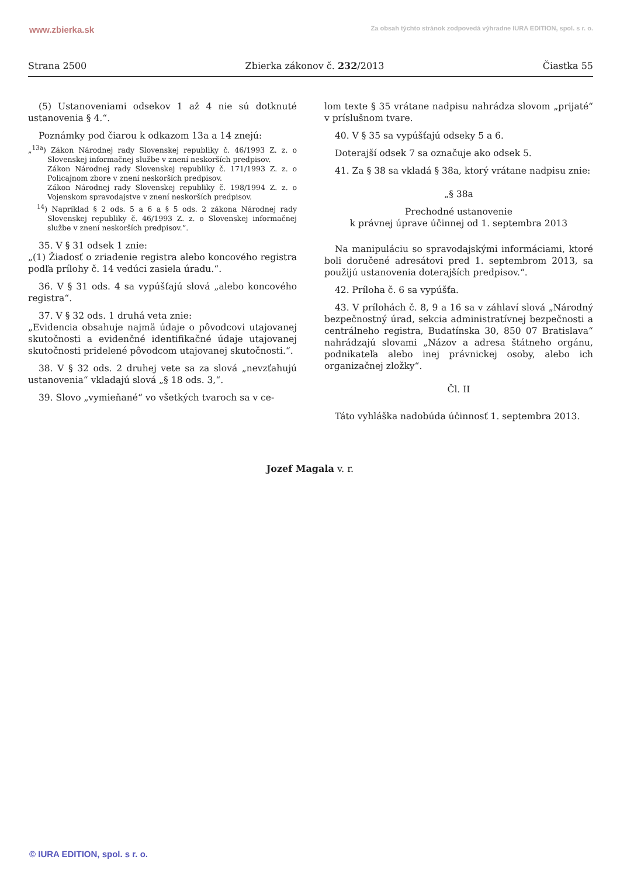www.zbierka.sk Za obsah týchto stránok zodpovedá výhradne IURA EDITION, spol. s r. o.
Strana 2500 Zbierka zákonov č. 232/2013 Čiastka 55
(5) Ustanoveniami odsekov 1 až 4 nie sú dotknuté ustanovenia § 4.“.
Poznámky pod čiarou k odkazom 13a a 14 znejú:
„<sup>13a</sup>) Zákon Národnej rady Slovenskej republiky č. 46/1993 Z. z. o Slovenskej informačnej službe v znení neskorších predpisov.
Zákon Národnej rady Slovenskej republiky č. 171/1993 Z. z. o Policajnom zbore v znení neskorších predpisov.
Zákon Národnej rady Slovenskej republiky č. 198/1994 Z. z. o Vojenskom spravodajstve v znení neskorších predpisov.
<sup>14</sup>) Napríklad § 2 ods. 5 a 6 a § 5 ods. 2 zákona Národnej rady Slovenskej republiky č. 46/1993 Z. z. o Slovenskej informačnej službe v znení neskorších predpisov.“.
35. V § 31 odsek 1 znie:
„(1) Žiadosť o zriadenie registra alebo koncového registra podľa prílohy č. 14 vedúci zasiela úradu.“.
36. V § 31 ods. 4 sa vypúšťajú slová „alebo koncového registra“.
37. V § 32 ods. 1 druhá veta znie:
„Evidencia obsahuje najmä údaje o pôvodcovi utajovanej skutočnosti a evidenčné identifikačné údaje utajovanej skutočnosti pridelené pôvodcom utajovanej skutočnosti.“.
38. V § 32 ods. 2 druhej vete sa za slová „nevzťahujú ustanovenia“ vkladajú slová „§ 18 ods. 3,“.
39. Slovo „vymieňané“ vo všetkých tvaroch sa v ce-
lom texte § 35 vrátane nadpisu nahrádza slovom „prijaté“ v príslušnom tvare.
40. V § 35 sa vypúšťajú odseky 5 a 6.
Doterajší odsek 7 sa označuje ako odsek 5.
41. Za § 38 sa vkladá § 38a, ktorý vrátane nadpisu znie:
„§ 38a
Prechodné ustanovenie
k právnej úprave účinnej od 1. septembra 2013
Na manipuláciu so spravodajskými informáciami, ktoré boli doručené adresátovi pred 1. septembrom 2013, sa použijú ustanovenia doterajších predpisov.“.
42. Príloha č. 6 sa vypúšťa.
43. V prílohách č. 8, 9 a 16 sa v záhlaví slová „Národný bezpečnostný úrad, sekcia administratívnej bezpečnosti a centrálneho registra, Budatínska 30, 850 07 Bratislava“ nahrádzajú slovami „Názov a adresa štátneho orgánu, podnikateľa alebo inej právnickej osoby, alebo ich organizačnej zložky“.
Čl. II
Táto vyhláška nadobúda účinnosť 1. septembra 2013.
Jozef Magala v. r.
© IURA EDITION, spol. s r. o.